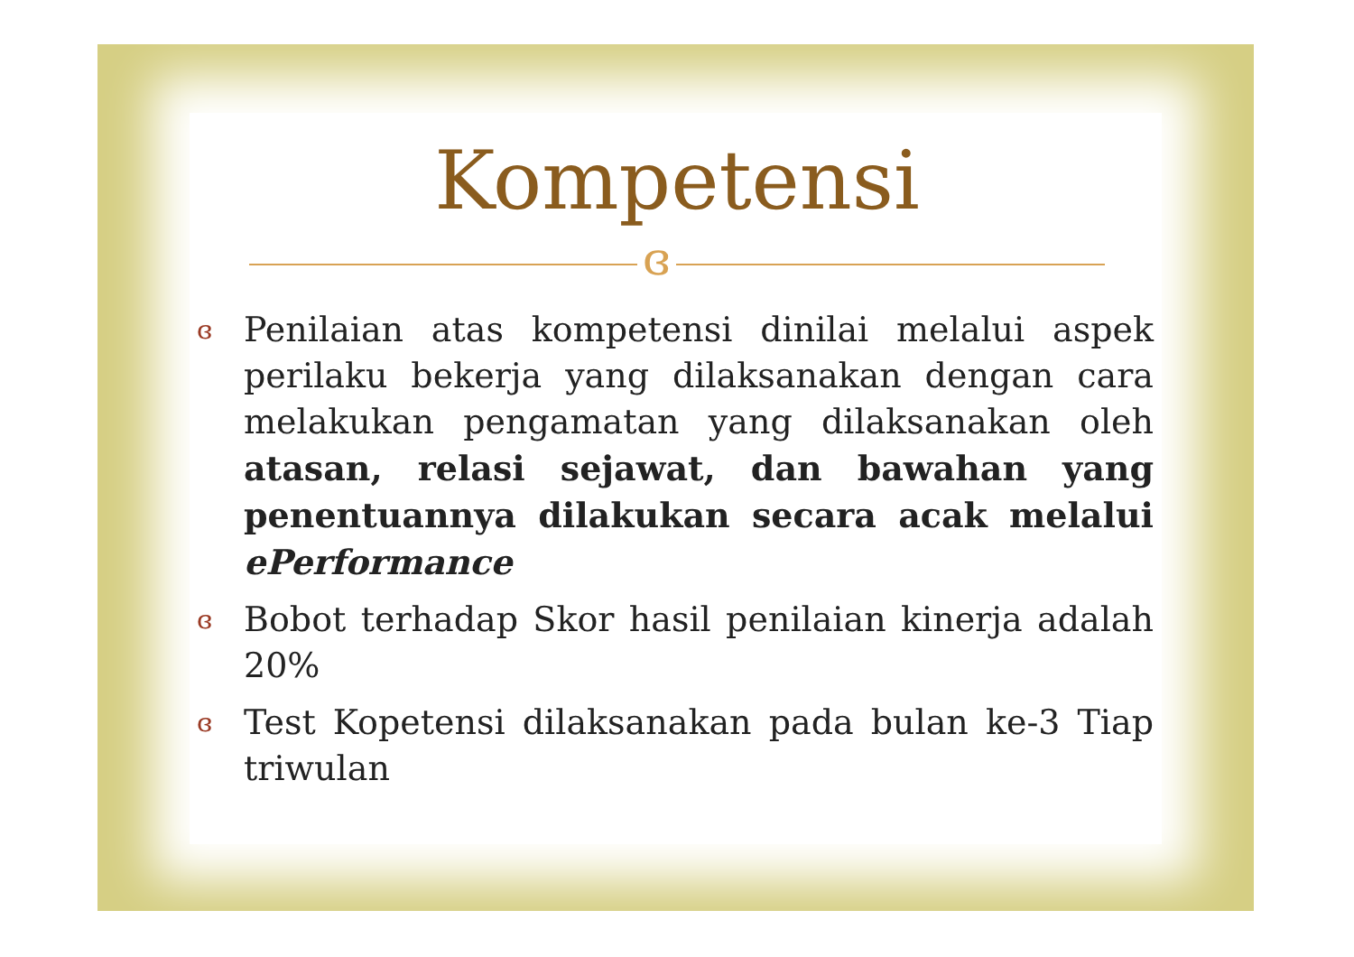Kompetensi
ɞ
ɞ Penilaian atas kompetensi dinilai melalui aspek perilaku bekerja yang dilaksanakan dengan cara melakukan pengamatan yang dilaksanakan oleh atasan, relasi sejawat, dan bawahan yang penentuannya dilakukan secara acak melalui ePerformance
ɞ Bobot terhadap Skor hasil penilaian kinerja adalah 20%
ɞ Test Kopetensi dilaksanakan pada bulan ke-3 Tiap triwulan